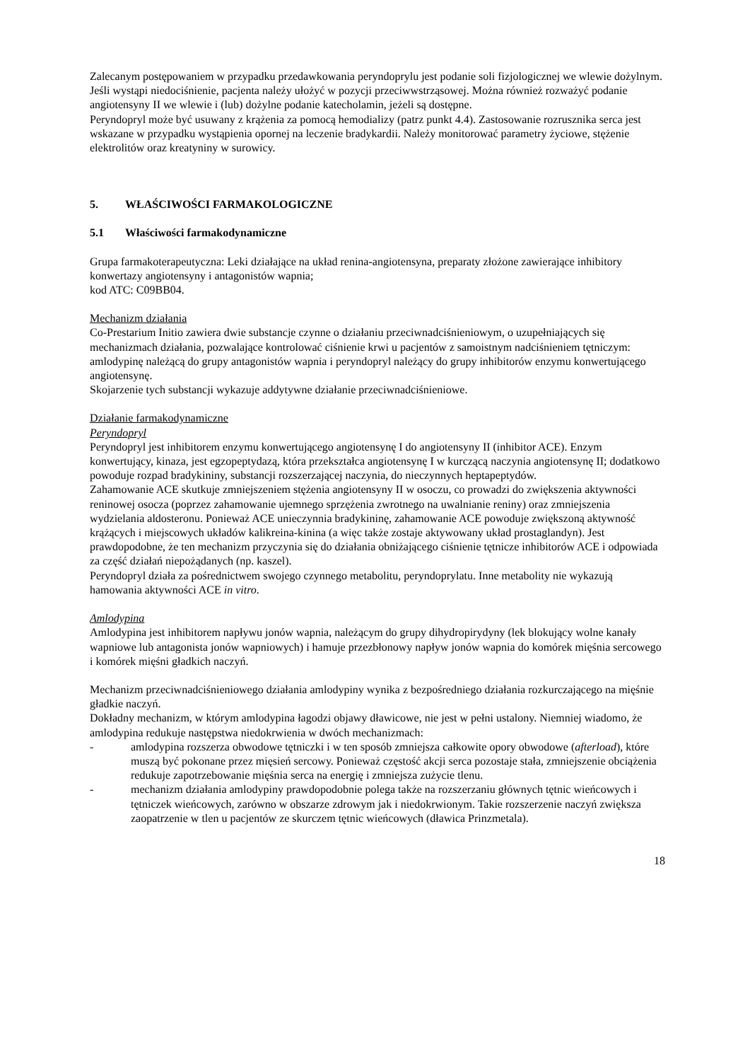Zalecanym postępowaniem w przypadku przedawkowania peryndoprylu jest podanie soli fizjologicznej we wlewie dożylnym. Jeśli wystąpi niedociśnienie, pacjenta należy ułożyć w pozycji przeciwwstrząsowej. Można również rozważyć podanie angiotensyny II we wlewie i (lub) dożylne podanie katecholamin, jeżeli są dostępne.
Peryndopryl może być usuwany z krążenia za pomocą hemodializy (patrz punkt 4.4). Zastosowanie rozrusznika serca jest wskazane w przypadku wystąpienia opornej na leczenie bradykardii. Należy monitorować parametry życiowe, stężenie elektrolitów oraz kreatyniny w surowicy.
5. WŁAŚCIWOŚCI FARMAKOLOGICZNE
5.1 Właściwości farmakodynamiczne
Grupa farmakoterapeutyczna: Leki działające na układ renina-angiotensyna, preparaty złożone zawierające inhibitory konwertazy angiotensyny i antagonistów wapnia;
kod ATC: C09BB04.
Mechanizm działania
Co-Prestarium Initio zawiera dwie substancje czynne o działaniu przeciwnadciśnieniowym, o uzupełniających się mechanizmach działania, pozwalające kontrolować ciśnienie krwi u pacjentów z samoistnym nadciśnieniem tętniczym: amlodypinę należącą do grupy antagonistów wapnia i peryndopryl należący do grupy inhibitorów enzymu konwertującego angiotensynę.
Skojarzenie tych substancji wykazuje addytywne działanie przeciwnadciśnieniowe.
Działanie farmakodynamiczne
Peryndopryl
Peryndopryl jest inhibitorem enzymu konwertującego angiotensynę I do angiotensyny II (inhibitor ACE). Enzym konwertujący, kinaza, jest egzopeptydazą, która przekształca angiotensynę I w kurczącą naczynia angiotensynę II; dodatkowo powoduje rozpad bradykininy, substancji rozszerzającej naczynia, do nieczynnych heptapeptydów.
Zahamowanie ACE skutkuje zmniejszeniem stężenia angiotensyny II w osoczu, co prowadzi do zwiększenia aktywności reninowej osocza (poprzez zahamowanie ujemnego sprzężenia zwrotnego na uwalnianie reniny) oraz zmniejszenia wydzielania aldosteronu. Ponieważ ACE unieczynnia bradykininę, zahamowanie ACE powoduje zwiększoną aktywność krążących i miejscowych układów kalikreina-kinina (a więc także zostaje aktywowany układ prostaglandyn). Jest prawdopodobne, że ten mechanizm przyczynia się do działania obniżającego ciśnienie tętnicze inhibitorów ACE i odpowiada za część działań niepożądanych (np. kaszel).
Peryndopryl działa za pośrednictwem swojego czynnego metabolitu, peryndoprylatu. Inne metabolity nie wykazują hamowania aktywności ACE in vitro.
Amlodypina
Amlodypina jest inhibitorem napływu jonów wapnia, należącym do grupy dihydropirydyny (lek blokujący wolne kanały wapniowe lub antagonista jonów wapniowych) i hamuje przezbłonowy napływ jonów wapnia do komórek mięśnia sercowego i komórek mięśni gładkich naczyń.
Mechanizm przeciwnadciśnieniowego działania amlodypiny wynika z bezpośredniego działania rozkurczającego na mięśnie gładkie naczyń.
Dokładny mechanizm, w którym amlodypina łagodzi objawy dławicowe, nie jest w pełni ustalony. Niemniej wiadomo, że amlodypina redukuje następstwa niedokrwienia w dwóch mechanizmach:
- amlodypina rozszerza obwodowe tętniczki i w ten sposób zmniejsza całkowite opory obwodowe (afterload), które muszą być pokonane przez mięsień sercowy. Ponieważ częstość akcji serca pozostaje stała, zmniejszenie obciążenia redukuje zapotrzebowanie mięśnia serca na energię i zmniejsza zużycie tlenu.
- mechanizm działania amlodypiny prawdopodobnie polega także na rozszerzaniu głównych tętnic wieńcowych i tętniczek wieńcowych, zarówno w obszarze zdrowym jak i niedokrwionym. Takie rozszerzenie naczyń zwiększa zaopatrzenie w tlen u pacjentów ze skurczem tętnic wieńcowych (dławica Prinzmetala).
18